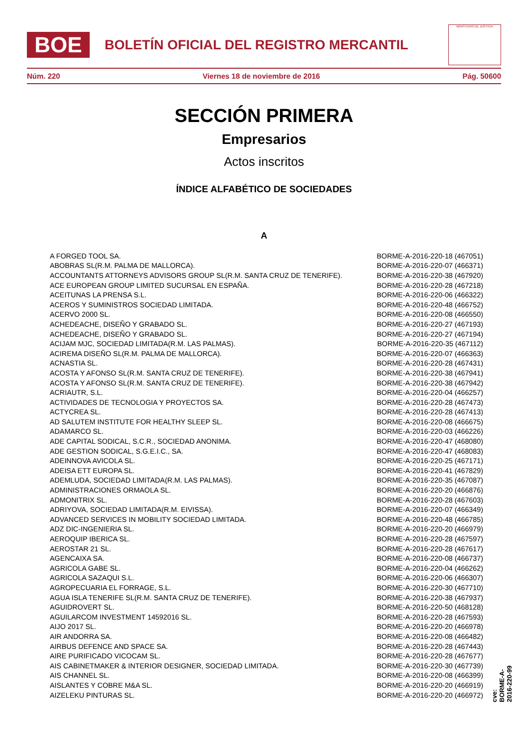BOE
BOLETÍN OFICIAL DEL REGISTRO MERCANTIL
MINISTERIO DE JUSTICIA
Núm. 220 Viernes 18 de noviembre de 2016 Pág. 50600
SECCIÓN PRIMERA
Empresarios
Actos inscritos
ÍNDICE ALFABÉTICO DE SOCIEDADES
A
| A FORGED TOOL SA. | BORME-A-2016-220-18 (467051) |
| ABOBRAS SL(R.M. PALMA DE MALLORCA). | BORME-A-2016-220-07 (466371) |
| ACCOUNTANTS ATTORNEYS ADVISORS GROUP SL(R.M. SANTA CRUZ DE TENERIFE). | BORME-A-2016-220-38 (467920) |
| ACE EUROPEAN GROUP LIMITED SUCURSAL EN ESPAÑA. | BORME-A-2016-220-28 (467218) |
| ACEITUNAS LA PRENSA S.L. | BORME-A-2016-220-06 (466322) |
| ACEROS Y SUMINISTROS SOCIEDAD LIMITADA. | BORME-A-2016-220-48 (466752) |
| ACERVO 2000 SL. | BORME-A-2016-220-08 (466550) |
| ACHEDEACHE, DISEÑO Y GRABADO SL. | BORME-A-2016-220-27 (467193) |
| ACHEDEACHE, DISEÑO Y GRABADO SL. | BORME-A-2016-220-27 (467194) |
| ACIJAM MJC, SOCIEDAD LIMITADA(R.M. LAS PALMAS). | BORME-A-2016-220-35 (467112) |
| ACIREMA DISEÑO SL(R.M. PALMA DE MALLORCA). | BORME-A-2016-220-07 (466363) |
| ACNASTIA SL. | BORME-A-2016-220-28 (467431) |
| ACOSTA Y AFONSO SL(R.M. SANTA CRUZ DE TENERIFE). | BORME-A-2016-220-38 (467941) |
| ACOSTA Y AFONSO SL(R.M. SANTA CRUZ DE TENERIFE). | BORME-A-2016-220-38 (467942) |
| ACRIAUTR, S.L. | BORME-A-2016-220-04 (466257) |
| ACTIVIDADES DE TECNOLOGIA Y PROYECTOS SA. | BORME-A-2016-220-28 (467473) |
| ACTYCREA SL. | BORME-A-2016-220-28 (467413) |
| AD SALUTEM INSTITUTE FOR HEALTHY SLEEP SL. | BORME-A-2016-220-08 (466675) |
| ADAMARCO SL. | BORME-A-2016-220-03 (466226) |
| ADE CAPITAL SODICAL, S.C.R., SOCIEDAD ANONIMA. | BORME-A-2016-220-47 (468080) |
| ADE GESTION SODICAL, S.G.E.I.C., SA. | BORME-A-2016-220-47 (468083) |
| ADEINNOVA AVICOLA SL. | BORME-A-2016-220-25 (467171) |
| ADEISA ETT EUROPA SL. | BORME-A-2016-220-41 (467829) |
| ADEMLUDA, SOCIEDAD LIMITADA(R.M. LAS PALMAS). | BORME-A-2016-220-35 (467087) |
| ADMINISTRACIONES ORMAOLA SL. | BORME-A-2016-220-20 (466876) |
| ADMONITRIX SL. | BORME-A-2016-220-28 (467603) |
| ADRIYOVA, SOCIEDAD LIMITADA(R.M. EIVISSA). | BORME-A-2016-220-07 (466349) |
| ADVANCED SERVICES IN MOBILITY SOCIEDAD LIMITADA. | BORME-A-2016-220-48 (466785) |
| ADZ DIC-INGENIERIA SL. | BORME-A-2016-220-20 (466979) |
| AEROQUIP IBERICA SL. | BORME-A-2016-220-28 (467597) |
| AEROSTAR 21 SL. | BORME-A-2016-220-28 (467617) |
| AGENCAIXA SA. | BORME-A-2016-220-08 (466737) |
| AGRICOLA GABE SL. | BORME-A-2016-220-04 (466262) |
| AGRICOLA SAZAQUI S.L. | BORME-A-2016-220-06 (466307) |
| AGROPECUARIA EL FORRAGE, S.L. | BORME-A-2016-220-30 (467710) |
| AGUA ISLA TENERIFE SL(R.M. SANTA CRUZ DE TENERIFE). | BORME-A-2016-220-38 (467937) |
| AGUIDROVERT SL. | BORME-A-2016-220-50 (468128) |
| AGUILARCOM INVESTMENT 14592016 SL. | BORME-A-2016-220-28 (467593) |
| AIJO 2017 SL. | BORME-A-2016-220-20 (466978) |
| AIR ANDORRA SA. | BORME-A-2016-220-08 (466482) |
| AIRBUS DEFENCE AND SPACE SA. | BORME-A-2016-220-28 (467443) |
| AIRE PURIFICADO VICOCAM SL. | BORME-A-2016-220-28 (467677) |
| AIS CABINETMAKER & INTERIOR DESIGNER, SOCIEDAD LIMITADA. | BORME-A-2016-220-30 (467739) |
| AIS CHANNEL SL. | BORME-A-2016-220-08 (466399) |
| AISLANTES Y COBRE M&A SL. | BORME-A-2016-220-20 (466919) |
| AIZELEKU PINTURAS SL. | BORME-A-2016-220-20 (466972) |
cve: BORME-A-2016-220-99